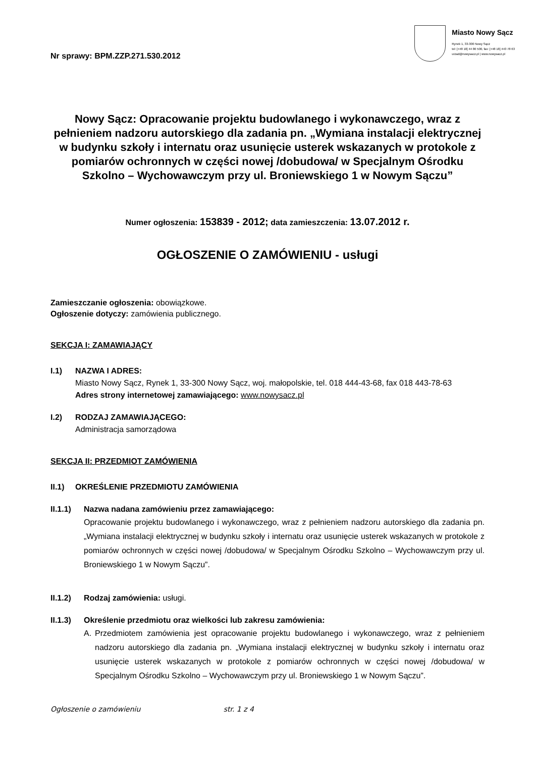Nr sprawy: BPM.ZZP.271.530.2012
Miasto Nowy Sącz
Rynek 1, 33-300 Nowy Sącz
tel: [+48 18] 44 86 500, fax: [+48 18] 443 78 63
urzad@nowysacz.pl | www.nowysacz.pl
Nowy Sącz: Opracowanie projektu budowlanego i wykonawczego, wraz z pełnieniem nadzoru autorskiego dla zadania pn. „Wymiana instalacji elektrycznej w budynku szkoły i internatu oraz usunięcie usterek wskazanych w protokole z pomiarów ochronnych w części nowej /dobudowa/ w Specjalnym Ośrodku Szkolno – Wychowawczym przy ul. Broniewskiego 1 w Nowym Sączu”
Numer ogłoszenia: 153839 - 2012; data zamieszczenia: 13.07.2012 r.
OGŁOSZENIE O ZAMÓWIENIU - usługi
Zamieszczanie ogłoszenia: obowiązkowe.
Ogłoszenie dotyczy: zamówienia publicznego.
SEKCJA I: ZAMAWIAJĄCY
I.1) NAZWA I ADRES:
Miasto Nowy Sącz, Rynek 1, 33-300 Nowy Sącz, woj. małopolskie, tel. 018 444-43-68, fax 018 443-78-63
Adres strony internetowej zamawiającego: www.nowysacz.pl
I.2) RODZAJ ZAMAWIAJĄCEGO:
Administracja samorządowa
SEKCJA II: PRZEDMIOT ZAMÓWIENIA
II.1) OKREŚLENIE PRZEDMIOTU ZAMÓWIENIA
II.1.1)
Nazwa nadana zamówieniu przez zamawiającego:
Opracowanie projektu budowlanego i wykonawczego, wraz z pełnieniem nadzoru autorskiego dla zadania pn. „Wymiana instalacji elektrycznej w budynku szkoły i internatu oraz usunięcie usterek wskazanych w protokole z pomiarów ochronnych w części nowej /dobudowa/ w Specjalnym Ośrodku Szkolno – Wychowawczym przy ul. Broniewskiego 1 w Nowym Sączu”.
II.1.2)
Rodzaj zamówienia: usługi.
II.1.3)
Określenie przedmiotu oraz wielkości lub zakresu zamówienia:
A. Przedmiotem zamówienia jest opracowanie projektu budowlanego i wykonawczego, wraz z pełnieniem nadzoru autorskiego dla zadania pn. „Wymiana instalacji elektrycznej w budynku szkoły i internatu oraz usunięcie usterek wskazanych w protokole z pomiarów ochronnych w części nowej /dobudowa/ w Specjalnym Ośrodku Szkolno – Wychowawczym przy ul. Broniewskiego 1 w Nowym Sączu”.
Ogłoszenie o zamówieniu str. 1 z 4